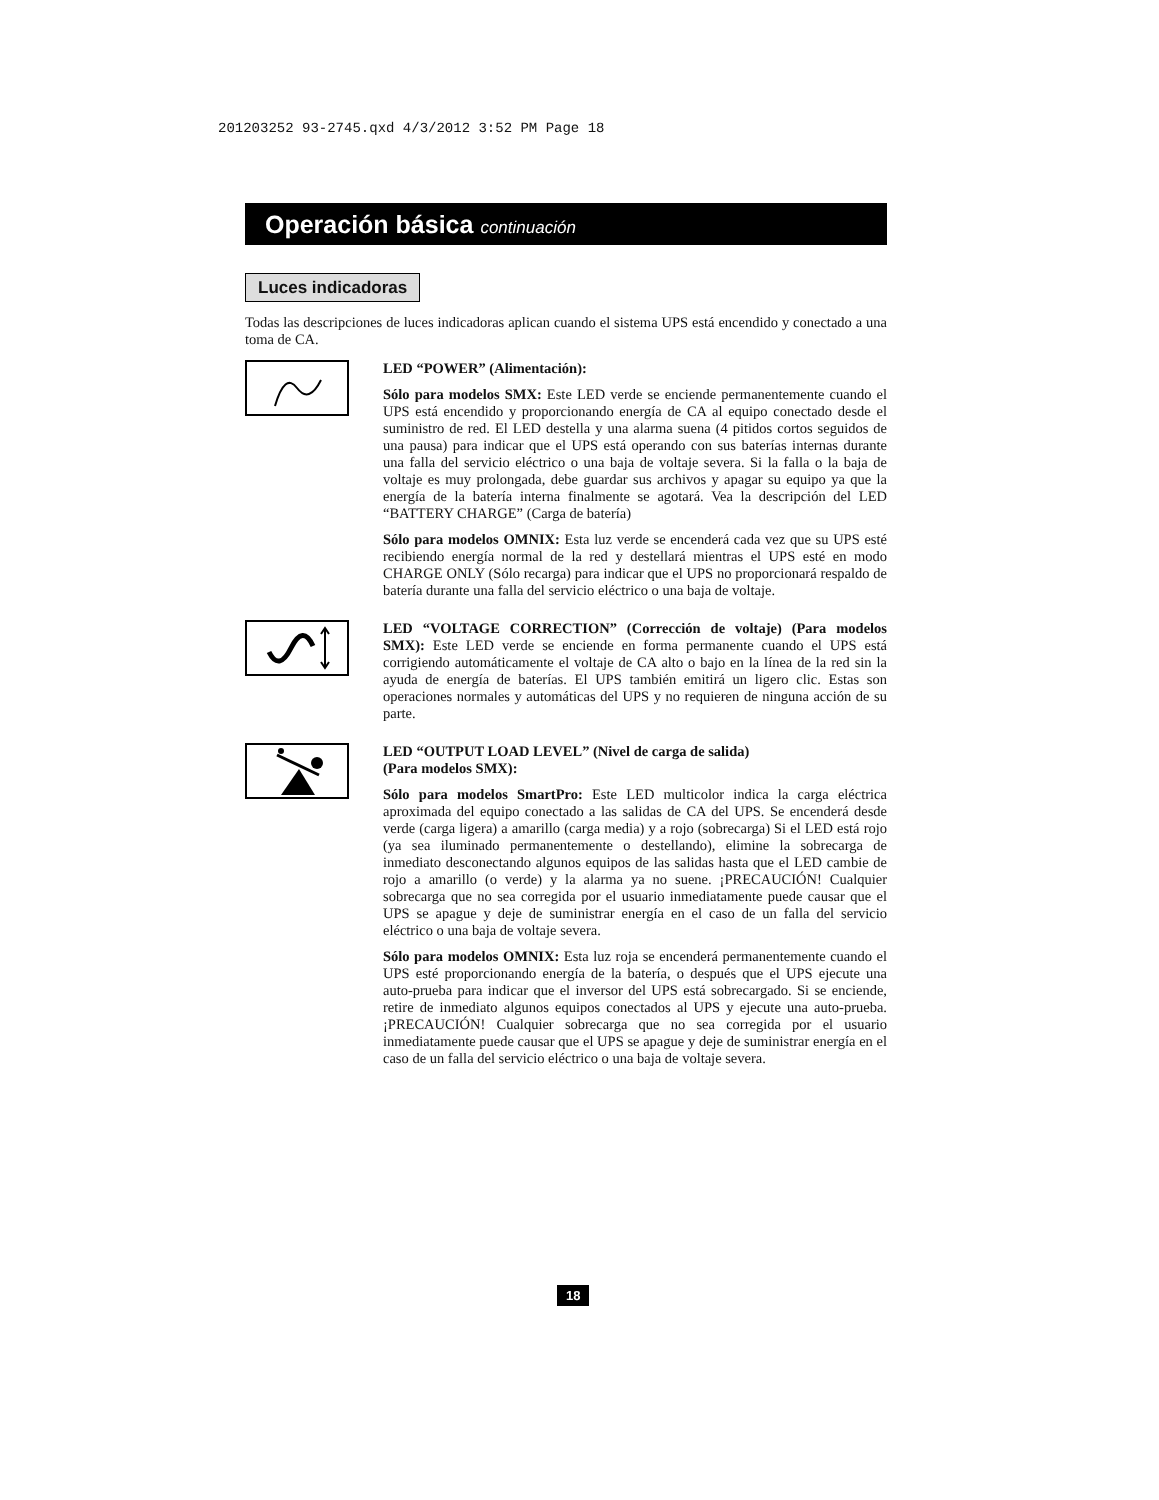201203252 93-2745.qxd 4/3/2012 3:52 PM Page 18
Operación básica continuación
Luces indicadoras
Todas las descripciones de luces indicadoras aplican cuando el sistema UPS está encendido y conectado a una toma de CA.
LED “POWER” (Alimentación):
Sólo para modelos SMX: Este LED verde se enciende permanentemente cuando el UPS está encendido y proporcionando energía de CA al equipo conectado desde el suministro de red. El LED destella y una alarma suena (4 pitidos cortos seguidos de una pausa) para indicar que el UPS está operando con sus baterías internas durante una falla del servicio eléctrico o una baja de voltaje severa. Si la falla o la baja de voltaje es muy prolongada, debe guardar sus archivos y apagar su equipo ya que la energía de la batería interna finalmente se agotará. Vea la descripción del LED “BATTERY CHARGE” (Carga de batería)
Sólo para modelos OMNIX: Esta luz verde se encenderá cada vez que su UPS esté recibiendo energía normal de la red y destellará mientras el UPS esté en modo CHARGE ONLY (Sólo recarga) para indicar que el UPS no proporcionará respaldo de batería durante una falla del servicio eléctrico o una baja de voltaje.
LED “VOLTAGE CORRECTION” (Corrección de voltaje) (Para modelos SMX): Este LED verde se enciende en forma permanente cuando el UPS está corrigiendo automáticamente el voltaje de CA alto o bajo en la línea de la red sin la ayuda de energía de baterías. El UPS también emitirá un ligero clic. Estas son operaciones normales y automáticas del UPS y no requieren de ninguna acción de su parte.
LED “OUTPUT LOAD LEVEL” (Nivel de carga de salida)
(Para modelos SMX):
Sólo para modelos SmartPro: Este LED multicolor indica la carga eléctrica aproximada del equipo conectado a las salidas de CA del UPS. Se encenderá desde verde (carga ligera) a amarillo (carga media) y a rojo (sobrecarga) Si el LED está rojo (ya sea iluminado permanentemente o destellando), elimine la sobrecarga de inmediato desconectando algunos equipos de las salidas hasta que el LED cambie de rojo a amarillo (o verde) y la alarma ya no suene. ¡PRECAUCIÓN! Cualquier sobrecarga que no sea corregida por el usuario inmediatamente puede causar que el UPS se apague y deje de suministrar energía en el caso de un falla del servicio eléctrico o una baja de voltaje severa.
Sólo para modelos OMNIX: Esta luz roja se encenderá permanentemente cuando el UPS esté proporcionando energía de la batería, o después que el UPS ejecute una auto-prueba para indicar que el inversor del UPS está sobrecargado. Si se enciende, retire de inmediato algunos equipos conectados al UPS y ejecute una auto-prueba. ¡PRECAUCIÓN! Cualquier sobrecarga que no sea corregida por el usuario inmediatamente puede causar que el UPS se apague y deje de suministrar energía en el caso de un falla del servicio eléctrico o una baja de voltaje severa.
18